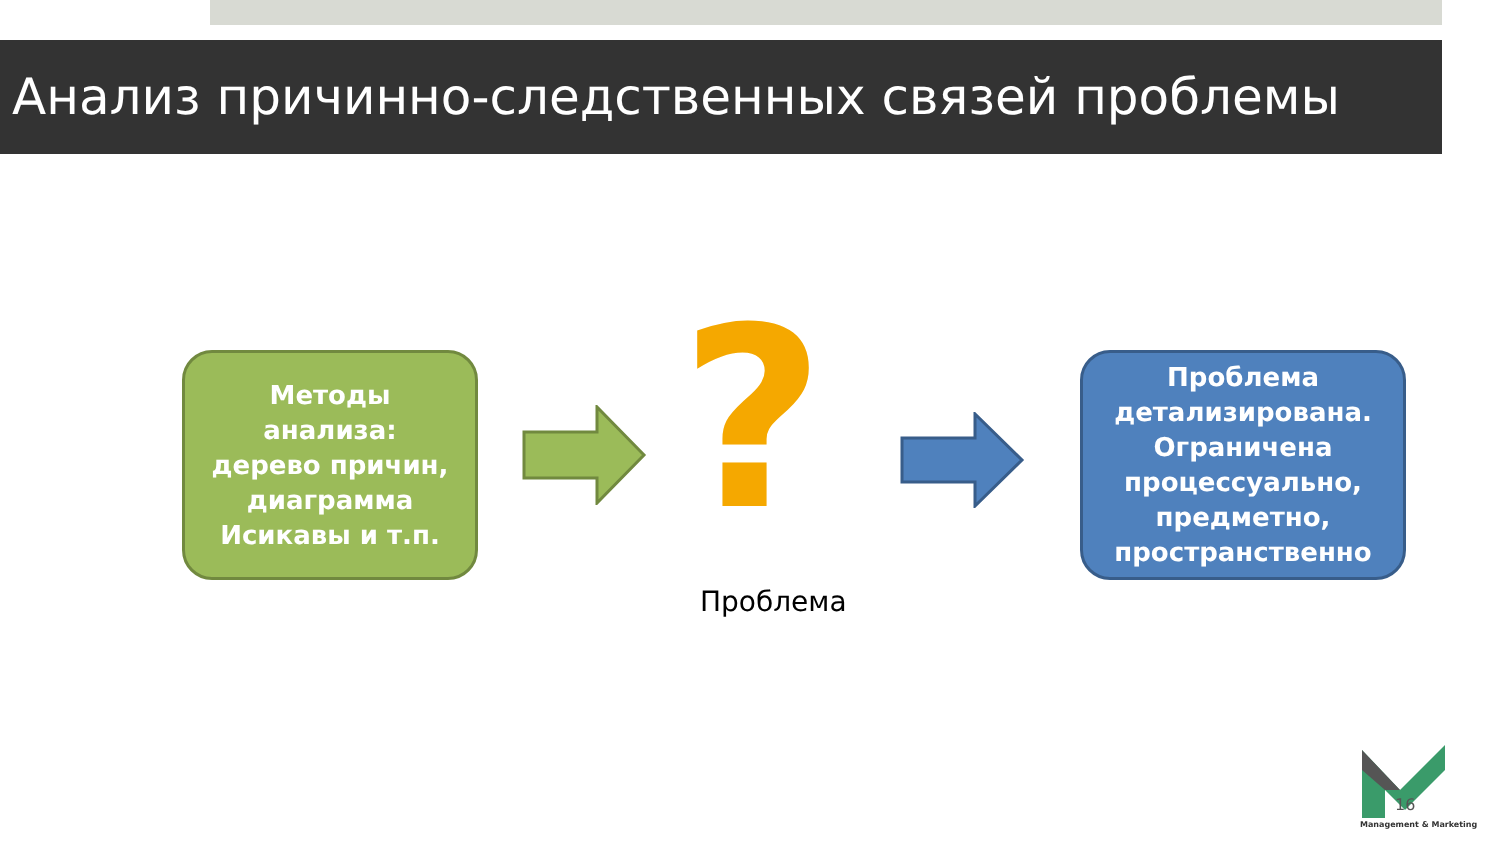Анализ причинно-следственных связей проблемы
Методы
анализа:
дерево причин,
диаграмма
Исикавы и т.п.
?
Проблема детализирована. Ограничена процессуально, предметно, пространственно
Проблема
16
Management & Marketing